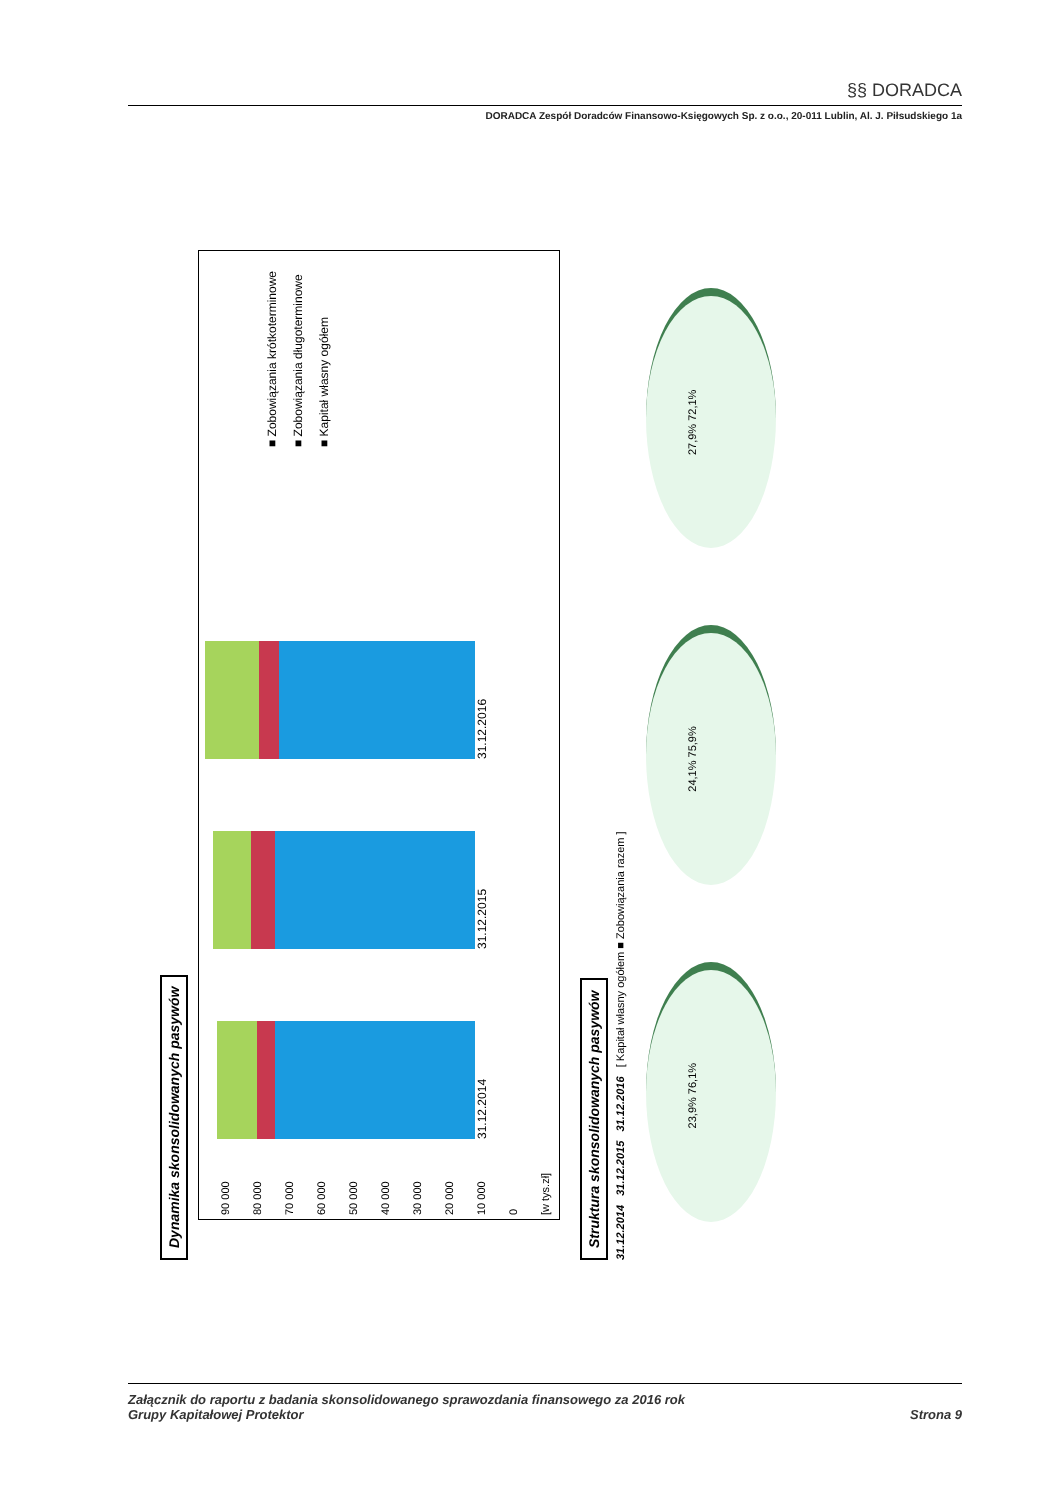§§ DORADCA
DORADCA Zespół Doradców Finansowo-Księgowych Sp. z o.o., 20-011 Lublin, Al. J. Piłsudskiego 1a
Dynamika skonsolidowanych pasywów
90 000
80 000
70 000
60 000
50 000
40 000
30 000
20 000
10 000
0
[w tys.zł]
31.12.2014 31.12.2015 31.12.2016
■ Zobowiązania krótkoterminowe
■ Zobowiązania długoterminowe
■ Kapitał własny ogółem
Struktura skonsolidowanych pasywów
31.12.2014 31.12.2015 31.12.2016 [ Kapitał własny ogółem ■ Zobowiązania razem ]
23,9% 76,1%
24,1% 75,9%
27,9% 72,1%
Załącznik do raportu z badania skonsolidowanego sprawozdania finansowego za 2016 rok
Grupy Kapitałowej Protektor
Strona 9